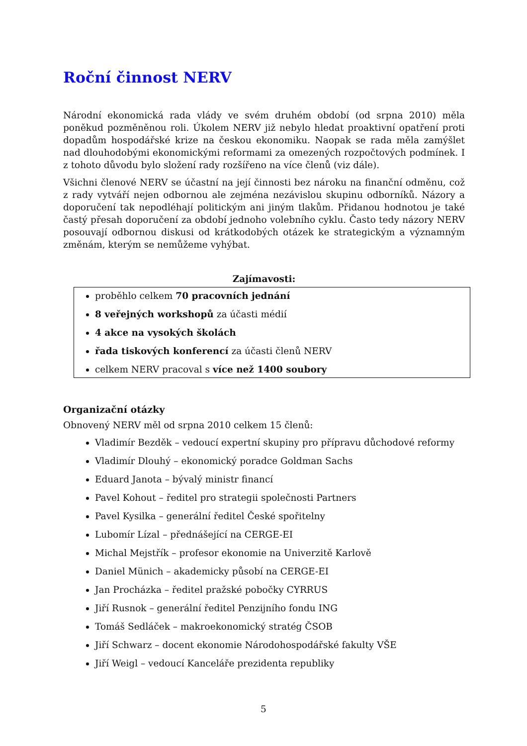Roční činnost NERV
Národní ekonomická rada vlády ve svém druhém období (od srpna 2010) měla poněkud pozměněnou roli. Úkolem NERV již nebylo hledat proaktivní opatření proti dopadům hospodářské krize na českou ekonomiku. Naopak se rada měla zamýšlet nad dlouhodobými ekonomickými reformami za omezených rozpočtových podmínek. I z tohoto důvodu bylo složení rady rozšířeno na více členů (viz dále).
Všichni členové NERV se účastní na její činnosti bez nároku na finanční odměnu, což z rady vytváří nejen odbornou ale zejména nezávislou skupinu odborníků. Názory a doporučení tak nepodléhají politickým ani jiným tlakům. Přidanou hodnotou je také častý přesah doporučení za období jednoho volebního cyklu. Často tedy názory NERV posouvají odbornou diskusi od krátkodobých otázek ke strategickým a významným změnám, kterým se nemůžeme vyhýbat.
Zajímavosti:
proběhlo celkem 70 pracovních jednání
8 veřejných workshopů za účasti médií
4 akce na vysokých školách
řada tiskových konferencí za účasti členů NERV
celkem NERV pracoval s více než 1400 soubory
Organizační otázky
Obnovený NERV měl od srpna 2010 celkem 15 členů:
Vladimír Bezděk – vedoucí expertní skupiny pro přípravu důchodové reformy
Vladimír Dlouhý – ekonomický poradce Goldman Sachs
Eduard Janota – bývalý ministr financí
Pavel Kohout – ředitel pro strategii společnosti Partners
Pavel Kysilka – generální ředitel České spořitelny
Lubomír Lízal – přednášející na CERGE-EI
Michal Mejstřík – profesor ekonomie na Univerzitě Karlově
Daniel Münich – akademicky působí na CERGE-EI
Jan Procházka – ředitel pražské pobočky CYRRUS
Jiří Rusnok – generální ředitel Penzijního fondu ING
Tomáš Sedláček – makroekonomický stratég ČSOB
Jiří Schwarz – docent ekonomie Národohospodářské fakulty VŠE
Jiří Weigl – vedoucí Kanceláře prezidenta republiky
5